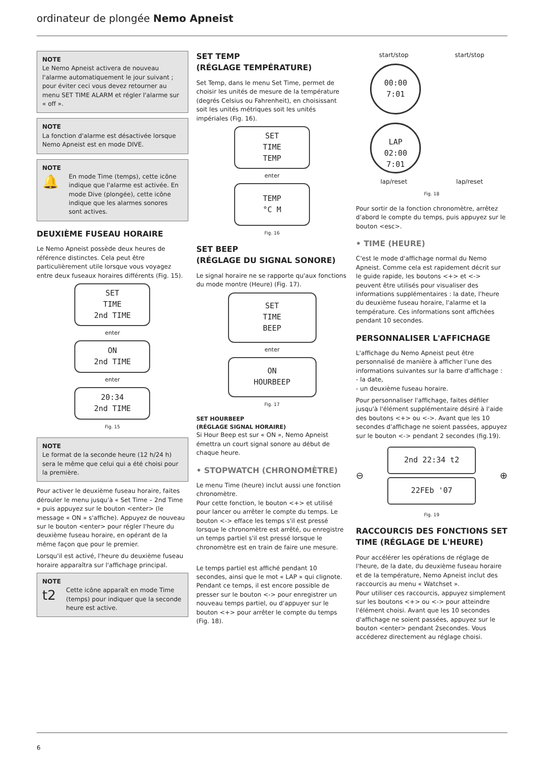ordinateur de plongée Nemo Apneist
NOTE
Le Nemo Apneist activera de nouveau l'alarme automatiquement le jour suivant ; pour éviter ceci vous devez retourner au menu SET TIME ALARM et régler l'alarme sur « off ».
NOTE
La fonction d'alarme est désactivée lorsque Nemo Apneist est en mode DIVE.
NOTE
🔔 En mode Time (temps), cette icône indique que l'alarme est activée. En mode Dive (plongée), cette icône indique que les alarmes sonores sont actives.
DEUXIÈME FUSEAU HORAIRE
Le Nemo Apneist possède deux heures de référence distinctes. Cela peut être particulièrement utile lorsque vous voyagez entre deux fuseaux horaires différents (Fig. 15).
SET
TIME
2nd TIME
enter
ON
2nd TIME
enter
20:34
2nd TIME
Fig. 15
NOTE
Le format de la seconde heure (12 h/24 h) sera le même que celui qui a été choisi pour la première.
Pour activer le deuxième fuseau horaire, faites dérouler le menu jusqu'à « Set Time – 2nd Time » puis appuyez sur le bouton <enter> (le message « ON » s'affiche). Appuyez de nouveau sur le bouton <enter> pour régler l'heure du deuxième fuseau horaire, en opérant de la même façon que pour le premier.
Lorsqu'il est activé, l'heure du deuxième fuseau horaire apparaîtra sur l'affichage principal.
NOTE
t2 Cette icône apparaît en mode Time (temps) pour indiquer que la seconde heure est active.
SET TEMP
(RÉGLAGE TEMPÉRATURE)
Set Temp, dans le menu Set Time, permet de choisir les unités de mesure de la température (degrés Celsius ou Fahrenheit), en choisissant soit les unités métriques soit les unités impériales (Fig. 16).
SET
TIME
TEMP
enter
TEMP
°C M
Fig. 16
SET BEEP
(RÉGLAGE DU SIGNAL SONORE)
Le signal horaire ne se rapporte qu'aux fonctions du mode montre (Heure) (Fig. 17).
SET
TIME
BEEP
enter
ON
HOURBEEP
Fig. 17
SET HOURBEEP
(RÉGLAGE SIGNAL HORAIRE)
Si Hour Beep est sur « ON », Nemo Apneist émettra un court signal sonore au début de chaque heure.
• STOPWATCH (CHRONOMÈTRE)
Le menu Time (heure) inclut aussi une fonction chronomètre.
Pour cette fonction, le bouton <+> et utilisé pour lancer ou arrêter le compte du temps. Le bouton <-> efface les temps s'il est pressé lorsque le chronomètre est arrêté, ou enregistre un temps partiel s'il est pressé lorsque le chronomètre est en train de faire une mesure.
Le temps partiel est affiché pendant 10 secondes, ainsi que le mot « LAP » qui clignote. Pendant ce temps, il est encore possible de presser sur le bouton <-> pour enregistrer un nouveau temps partiel, ou d'appuyer sur le bouton <+> pour arrêter le compte du temps (Fig. 18).
start/stop start/stop
00:00
7:01 LAP
02:00
7:01
lap/reset lap/reset
Fig. 18
Pour sortir de la fonction chronomètre, arrêtez d'abord le compte du temps, puis appuyez sur le bouton <esc>.
• TIME (HEURE)
C'est le mode d'affichage normal du Nemo Apneist. Comme cela est rapidement décrit sur le guide rapide, les boutons <+> et <-> peuvent être utilisés pour visualiser des informations supplémentaires : la date, l'heure du deuxième fuseau horaire, l'alarme et la température. Ces informations sont affichées pendant 10 secondes.
PERSONNALISER L'AFFICHAGE
L'affichage du Nemo Apneist peut être personnalisé de manière à afficher l'une des informations suivantes sur la barre d'affichage :
- la date,
- un deuxième fuseau horaire.
Pour personnaliser l'affichage, faites défiler jusqu'à l'élément supplémentaire désiré à l'aide des boutons <+> ou <->. Avant que les 10 secondes d'affichage ne soient passées, appuyez sur le bouton <-> pendant 2 secondes (fig.19).
⊖
2nd 22:34 t2
22FEb '07
⊕
Fig. 19
RACCOURCIS DES FONCTIONS SET TIME (RÉGLAGE DE L'HEURE)
Pour accélérer les opérations de réglage de l'heure, de la date, du deuxième fuseau horaire et de la température, Nemo Apneist inclut des raccourcis au menu « Watchset ».
Pour utiliser ces raccourcis, appuyez simplement sur les boutons <+> ou <-> pour atteindre l'élément choisi. Avant que les 10 secondes d'affichage ne soient passées, appuyez sur le bouton <enter> pendant 2secondes. Vous accéderez directement au réglage choisi.
6